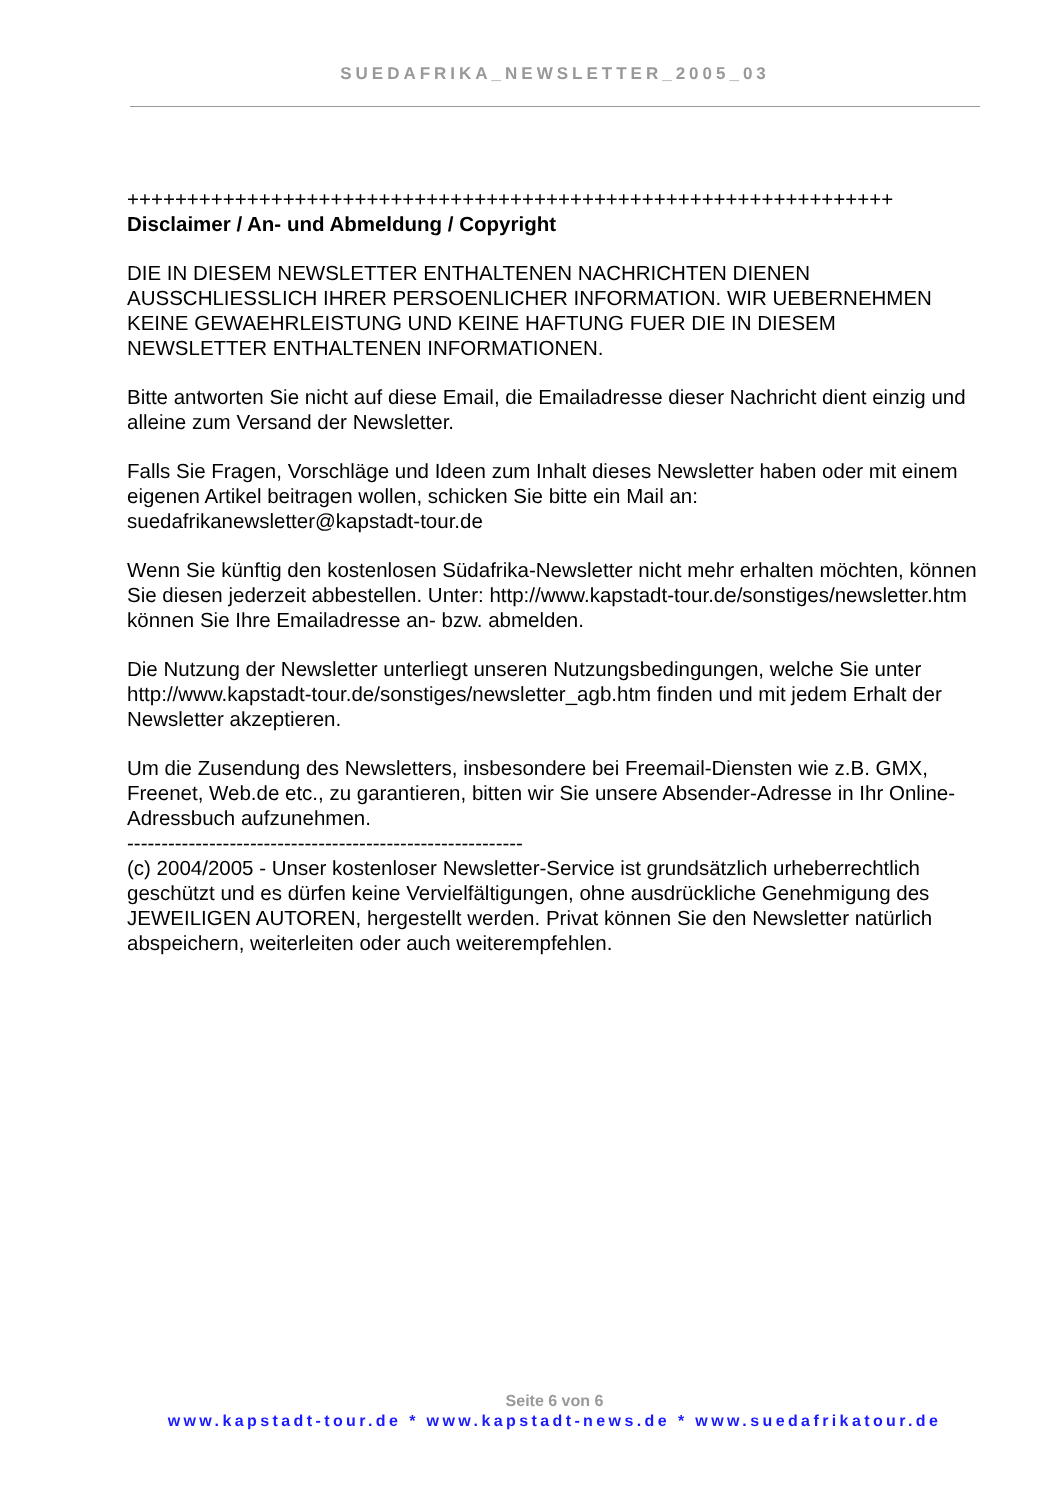SUEDAFRIKA_NEWSLETTER_2005_03
++++++++++++++++++++++++++++++++++++++++++++++++++++++++++++++++
Disclaimer / An- und Abmeldung / Copyright
DIE IN DIESEM NEWSLETTER ENTHALTENEN NACHRICHTEN DIENEN AUSSCHLIESSLICH IHRER PERSOENLICHER INFORMATION. WIR UEBERNEHMEN KEINE GEWAEHRLEISTUNG UND KEINE HAFTUNG FUER DIE IN DIESEM NEWSLETTER ENTHALTENEN INFORMATIONEN.
Bitte antworten Sie nicht auf diese Email, die Emailadresse dieser Nachricht dient einzig und alleine zum Versand der Newsletter.
Falls Sie Fragen, Vorschläge und Ideen zum Inhalt dieses Newsletter haben oder mit einem eigenen Artikel beitragen wollen, schicken Sie bitte ein Mail an: suedafrikanewsletter@kapstadt-tour.de
Wenn Sie künftig den kostenlosen Südafrika-Newsletter nicht mehr erhalten möchten, können Sie diesen jederzeit abbestellen. Unter: http://www.kapstadt-tour.de/sonstiges/newsletter.htm können Sie Ihre Emailadresse an- bzw. abmelden.
Die Nutzung der Newsletter unterliegt unseren Nutzungsbedingungen, welche Sie unter http://www.kapstadt-tour.de/sonstiges/newsletter_agb.htm finden und mit jedem Erhalt der Newsletter akzeptieren.
Um die Zusendung des Newsletters, insbesondere bei Freemail-Diensten wie z.B. GMX, Freenet, Web.de etc., zu garantieren, bitten wir Sie unsere Absender-Adresse in Ihr Online-Adressbuch aufzunehmen.
----------------------------------------------------------
(c) 2004/2005 - Unser kostenloser Newsletter-Service ist grundsätzlich urheberrechtlich geschützt und es dürfen keine Vervielfältigungen, ohne ausdrückliche Genehmigung des JEWEILIGEN AUTOREN, hergestellt werden. Privat können Sie den Newsletter natürlich abspeichern, weiterleiten oder auch weiterempfehlen.
Seite 6 von 6
www.kapstadt-tour.de * www.kapstadt-news.de * www.suedafrikatour.de